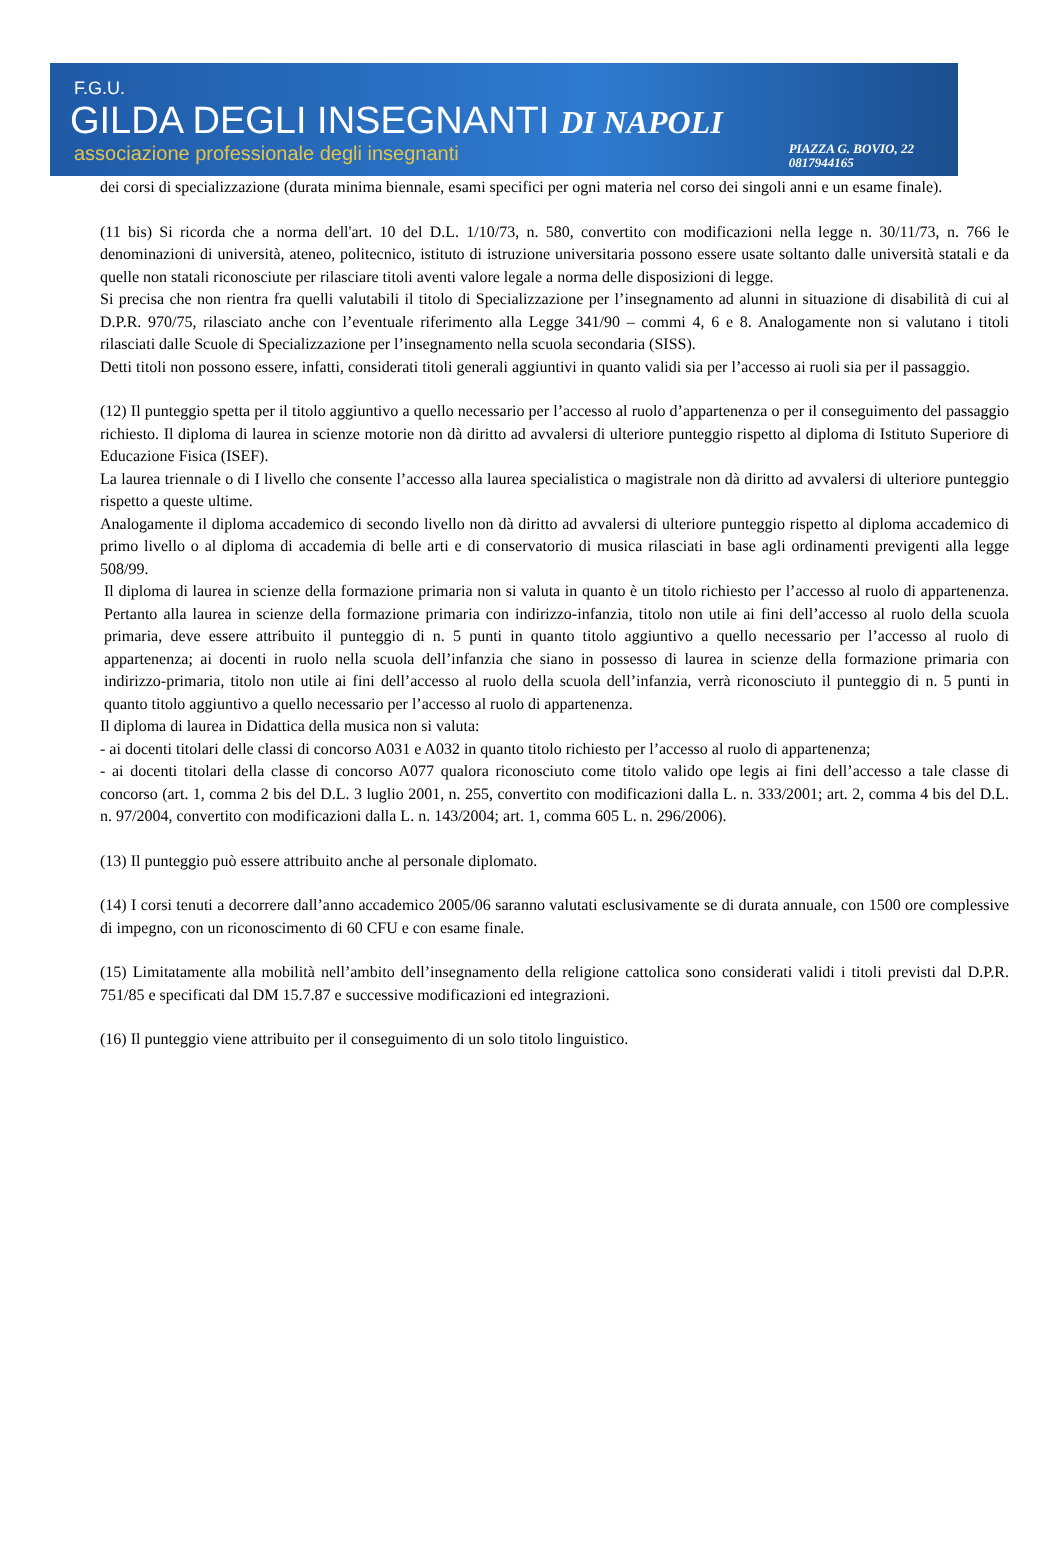F.G.U.
GILDA DEGLI INSEGNANTI DI NAPOLI
associazione professionale degli insegnanti PIAZZA G. BOVIO, 22
0817944165
dei corsi di specializzazione (durata minima biennale, esami specifici per ogni materia nel corso dei singoli anni e un esame finale).
(11 bis) Si ricorda che a norma dell'art. 10 del D.L. 1/10/73, n. 580, convertito con modificazioni nella legge n. 30/11/73, n. 766 le denominazioni di università, ateneo, politecnico, istituto di istruzione universitaria possono essere usate soltanto dalle università statali e da quelle non statali riconosciute per rilasciare titoli aventi valore legale a norma delle disposizioni di legge.
Si precisa che non rientra fra quelli valutabili il titolo di Specializzazione per l’insegnamento ad alunni in situazione di disabilità di cui al D.P.R. 970/75, rilasciato anche con l’eventuale riferimento alla Legge 341/90 – commi 4, 6 e 8. Analogamente non si valutano i titoli rilasciati dalle Scuole di Specializzazione per l’insegnamento nella scuola secondaria (SISS).
Detti titoli non possono essere, infatti, considerati titoli generali aggiuntivi in quanto validi sia per l’accesso ai ruoli sia per il passaggio.
(12) Il punteggio spetta per il titolo aggiuntivo a quello necessario per l’accesso al ruolo d’appartenenza o per il conseguimento del passaggio richiesto. Il diploma di laurea in scienze motorie non dà diritto ad avvalersi di ulteriore punteggio rispetto al diploma di Istituto Superiore di Educazione Fisica (ISEF).
La laurea triennale o di I livello che consente l’accesso alla laurea specialistica o magistrale non dà diritto ad avvalersi di ulteriore punteggio rispetto a queste ultime.
Analogamente il diploma accademico di secondo livello non dà diritto ad avvalersi di ulteriore punteggio rispetto al diploma accademico di primo livello o al diploma di accademia di belle arti e di conservatorio di musica rilasciati in base agli ordinamenti previgenti alla legge 508/99.
Il diploma di laurea in scienze della formazione primaria non si valuta in quanto è un titolo richiesto per l’accesso al ruolo di appartenenza. Pertanto alla laurea in scienze della formazione primaria con indirizzo-infanzia, titolo non utile ai fini dell’accesso al ruolo della scuola primaria, deve essere attribuito il punteggio di n. 5 punti in quanto titolo aggiuntivo a quello necessario per l’accesso al ruolo di appartenenza; ai docenti in ruolo nella scuola dell’infanzia che siano in possesso di laurea in scienze della formazione primaria con indirizzo-primaria, titolo non utile ai fini dell’accesso al ruolo della scuola dell’infanzia, verrà riconosciuto il punteggio di n. 5 punti in quanto titolo aggiuntivo a quello necessario per l’accesso al ruolo di appartenenza.
Il diploma di laurea in Didattica della musica non si valuta:
- ai docenti titolari delle classi di concorso A031 e A032 in quanto titolo richiesto per l’accesso al ruolo di appartenenza;
- ai docenti titolari della classe di concorso A077 qualora riconosciuto come titolo valido ope legis ai fini dell’accesso a tale classe di concorso (art. 1, comma 2 bis del D.L. 3 luglio 2001, n. 255, convertito con modificazioni dalla L. n. 333/2001; art. 2, comma 4 bis del D.L. n. 97/2004, convertito con modificazioni dalla L. n. 143/2004; art. 1, comma 605 L. n. 296/2006).
(13) Il punteggio può essere attribuito anche al personale diplomato.
(14) I corsi tenuti a decorrere dall’anno accademico 2005/06 saranno valutati esclusivamente se di durata annuale, con 1500 ore complessive di impegno, con un riconoscimento di 60 CFU e con esame finale.
(15) Limitatamente alla mobilità nell’ambito dell’insegnamento della religione cattolica sono considerati validi i titoli previsti dal D.P.R. 751/85 e specificati dal DM 15.7.87 e successive modificazioni ed integrazioni.
(16) Il punteggio viene attribuito per il conseguimento di un solo titolo linguistico.